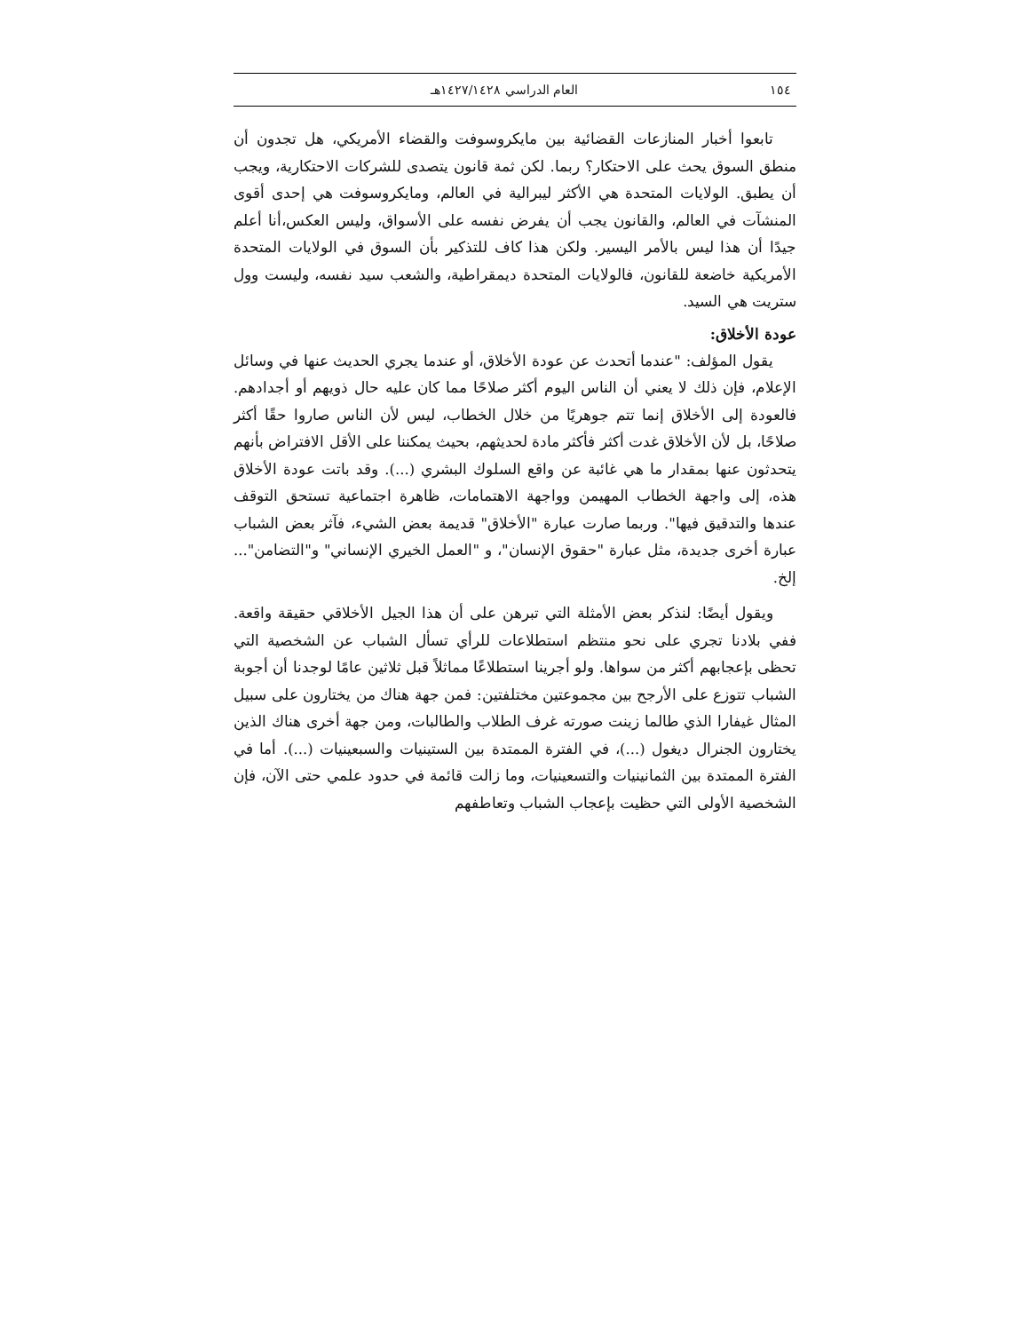١٥٤ العام الدراسي ١٤٢٧/١٤٢٨هـ
تابعوا أخبار المنازعات القضائية بين مايكروسوفت والقضاء الأمريكي، هل تجدون أن منطق السوق يحث على الاحتكار؟ ربما. لكن ثمة قانون يتصدى للشركات الاحتكارية، ويجب أن يطبق. الولايات المتحدة هي الأكثر ليبرالية في العالم، ومايكروسوفت هي إحدى أقوى المنشآت في العالم، والقانون يجب أن يفرض نفسه على الأسواق، وليس العكس،أنا أعلم جيدًا أن هذا ليس بالأمر اليسير. ولكن هذا كاف للتذكير بأن السوق في الولايات المتحدة الأمريكية خاضعة للقانون، فالولايات المتحدة ديمقراطية، والشعب سيد نفسه، وليست وول ستريت هي السيد.
عودة الأخلاق:
يقول المؤلف: "عندما أتحدث عن عودة الأخلاق، أو عندما يجري الحديث عنها في وسائل الإعلام، فإن ذلك لا يعني أن الناس اليوم أكثر صلاحًا مما كان عليه حال ذويهم أو أجدادهم. فالعودة إلى الأخلاق إنما تتم جوهريًا من خلال الخطاب، ليس لأن الناس صاروا حقًا أكثر صلاحًا، بل لأن الأخلاق غدت أكثر فأكثر مادة لحديثهم، بحيث يمكننا على الأقل الافتراض بأنهم يتحدثون عنها بمقدار ما هي غائبة عن واقع السلوك البشري (...). وقد باتت عودة الأخلاق هذه، إلى واجهة الخطاب المهيمن وواجهة الاهتمامات، ظاهرة اجتماعية تستحق التوقف عندها والتدقيق فيها". وربما صارت عبارة "الأخلاق" قديمة بعض الشيء، فآثر بعض الشباب عبارة أخرى جديدة، مثل عبارة "حقوق الإنسان"، و "العمل الخيري الإنساني" و"التضامن"... إلخ.
ويقول أيضًا: لنذكر بعض الأمثلة التي تبرهن على أن هذا الجيل الأخلاقي حقيقة واقعة. ففي بلادنا تجري على نحو منتظم استطلاعات للرأي تسأل الشباب عن الشخصية التي تحظى بإعجابهم أكثر من سواها. ولو أجرينا استطلاعًا مماثلاً قبل ثلاثين عامًا لوجدنا أن أجوبة الشباب تتوزع على الأرجح بين مجموعتين مختلفتين: فمن جهة هناك من يختارون على سبيل المثال غيفارا الذي طالما زينت صورته غرف الطلاب والطالبات، ومن جهة أخرى هناك الذين يختارون الجنرال ديغول (...)، في الفترة الممتدة بين الستينيات والسبعينيات (...). أما في الفترة الممتدة بين الثمانينيات والتسعينيات، وما زالت قائمة في حدود علمي حتى الآن، فإن الشخصية الأولى التي حظيت بإعجاب الشباب وتعاطفهم